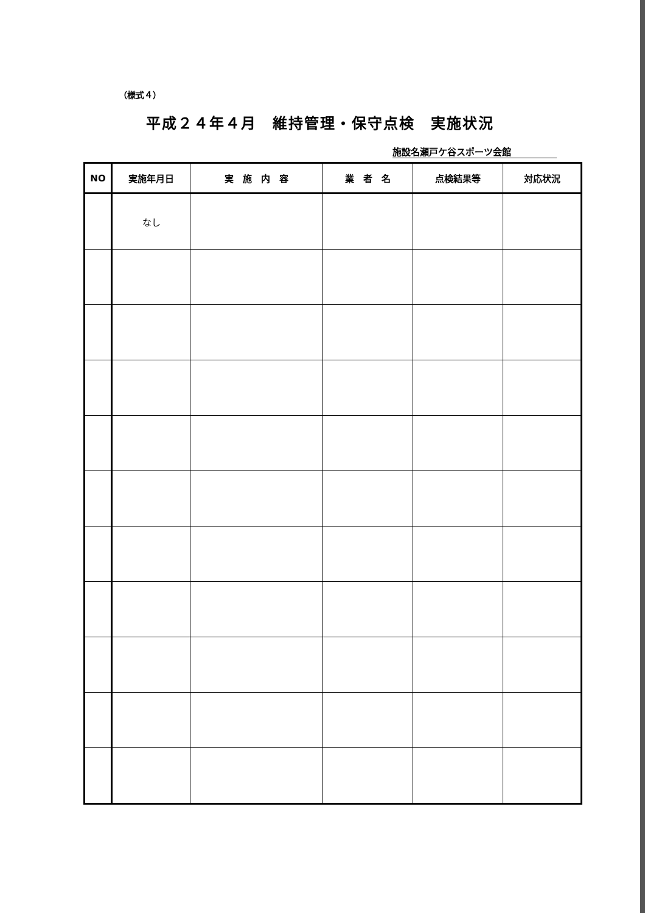（様式４）
平成２４年４月　維持管理・保守点検　実施状況
施設名瀬戸ケ谷スポーツ会館
| NO | 実施年月日 | 実 施 内 容 | 業 者 名 | 点検結果等 | 対応状況 |
| --- | --- | --- | --- | --- | --- |
| | なし | | | | |